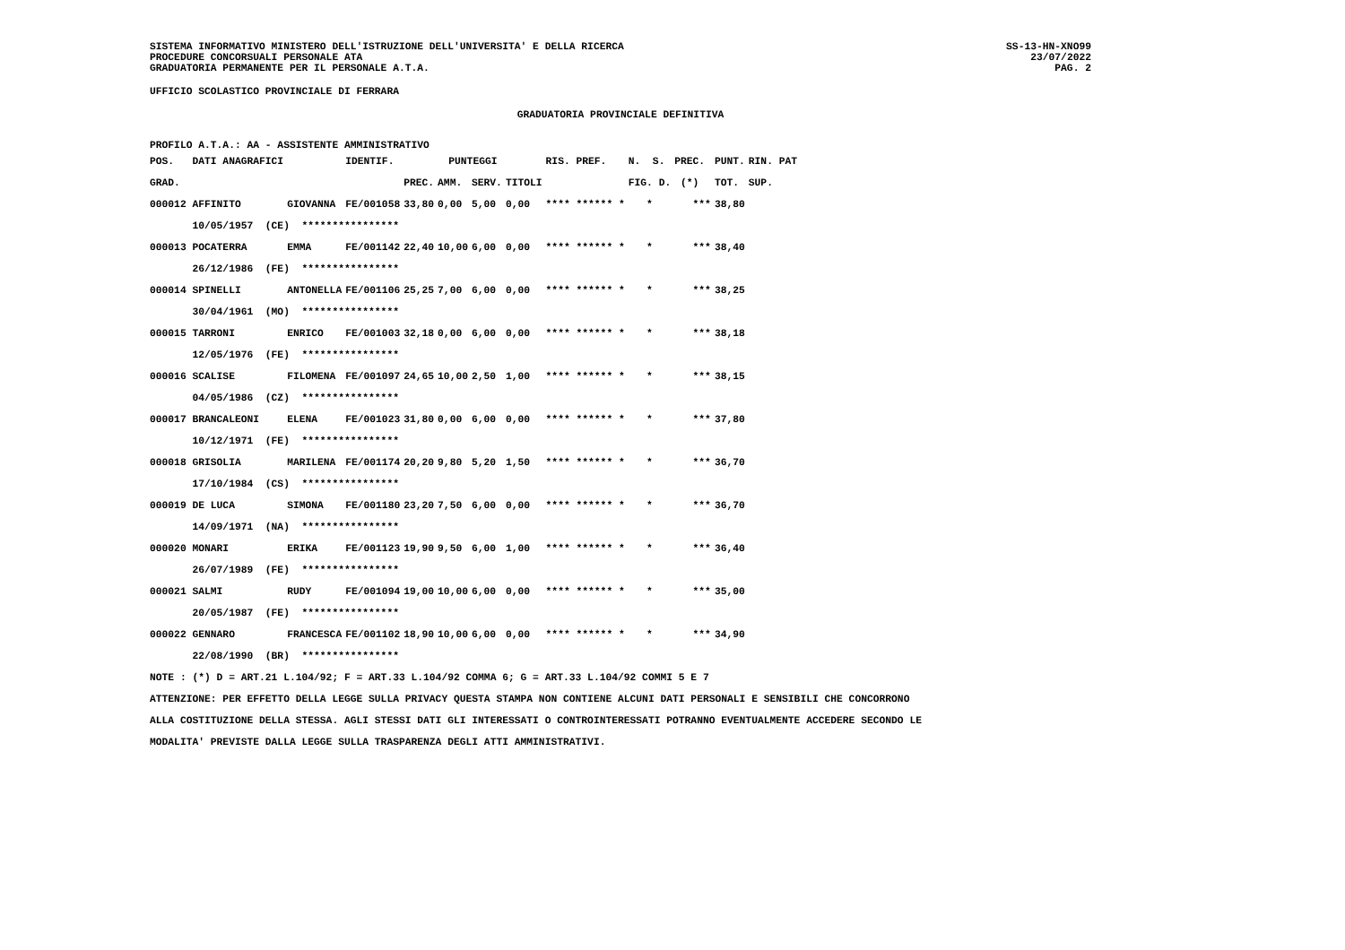SISTEMA INFORMATIVO MINISTERO DELL'ISTRUZIONE DELL'UNIVERSITA' E DELLA RICERCA
PROCEDURE CONCORSUALI PERSONALE ATA
GRADUATORIA PERMANENTE PER IL PERSONALE A.T.A.
SS-13-HN-XNO99
23/07/2022
PAG. 2
UFFICIO SCOLASTICO PROVINCIALE DI FERRARA
GRADUATORIA PROVINCIALE DEFINITIVA
PROFILO A.T.A.: AA - ASSISTENTE AMMINISTRATIVO
| POS. DATI ANAGRAFICI | | IDENTIF. | PUNTEGGI | | | | RIS. PREF. | N. S. | PREC. | PUNT. | RIN. PAT |
| --- | --- | --- | --- | --- | --- | --- | --- | --- | --- | --- | --- |
| GRAD. | | | PREC. | AMM. | SERV. | TITOLI | | FIG. D. | (*) | TOT. | SUP. |
| 000012 AFFINITO | GIOVANNA | FE/001058 | 33,80 | 0,00 | 5,00 | 0,00 | **** ****** * | * | *** | 38,80 | |
| 10/05/1957 (CE) **************** | | | | | | | | | | | |
| 000013 POCATERRA | EMMA | FE/001142 | 22,40 | 10,00 | 6,00 | 0,00 | **** ****** * | * | *** | 38,40 | |
| 26/12/1986 (FE) **************** | | | | | | | | | | | |
| 000014 SPINELLI | ANTONELLA | FE/001106 | 25,25 | 7,00 | 6,00 | 0,00 | **** ****** * | * | *** | 38,25 | |
| 30/04/1961 (MO) **************** | | | | | | | | | | | |
| 000015 TARRONI | ENRICO | FE/001003 | 32,18 | 0,00 | 6,00 | 0,00 | **** ****** * | * | *** | 38,18 | |
| 12/05/1976 (FE) **************** | | | | | | | | | | | |
| 000016 SCALISE | FILOMENA | FE/001097 | 24,65 | 10,00 | 2,50 | 1,00 | **** ****** * | * | *** | 38,15 | |
| 04/05/1986 (CZ) **************** | | | | | | | | | | | |
| 000017 BRANCALEONI | ELENA | FE/001023 | 31,80 | 0,00 | 6,00 | 0,00 | **** ****** * | * | *** | 37,80 | |
| 10/12/1971 (FE) **************** | | | | | | | | | | | |
| 000018 GRISOLIA | MARILENA | FE/001174 | 20,20 | 9,80 | 5,20 | 1,50 | **** ****** * | * | *** | 36,70 | |
| 17/10/1984 (CS) **************** | | | | | | | | | | | |
| 000019 DE LUCA | SIMONA | FE/001180 | 23,20 | 7,50 | 6,00 | 0,00 | **** ****** * | * | *** | 36,70 | |
| 14/09/1971 (NA) **************** | | | | | | | | | | | |
| 000020 MONARI | ERIKA | FE/001123 | 19,90 | 9,50 | 6,00 | 1,00 | **** ****** * | * | *** | 36,40 | |
| 26/07/1989 (FE) **************** | | | | | | | | | | | |
| 000021 SALMI | RUDY | FE/001094 | 19,00 | 10,00 | 6,00 | 0,00 | **** ****** * | * | *** | 35,00 | |
| 20/05/1987 (FE) **************** | | | | | | | | | | | |
| 000022 GENNARO | FRANCESCA | FE/001102 | 18,90 | 10,00 | 6,00 | 0,00 | **** ****** * | * | *** | 34,90 | |
| 22/08/1990 (BR) **************** | | | | | | | | | | | |
NOTE : (*) D = ART.21 L.104/92; F = ART.33 L.104/92 COMMA 6; G = ART.33 L.104/92 COMMI 5 E 7
ATTENZIONE: PER EFFETTO DELLA LEGGE SULLA PRIVACY QUESTA STAMPA NON CONTIENE ALCUNI DATI PERSONALI E SENSIBILI CHE CONCORRONO
ALLA COSTITUZIONE DELLA STESSA. AGLI STESSI DATI GLI INTERESSATI O CONTROINTERESSATI POTRANNO EVENTUALMENTE ACCEDERE SECONDO LE
MODALITA' PREVISTE DALLA LEGGE SULLA TRASPARENZA DEGLI ATTI AMMINISTRATIVI.